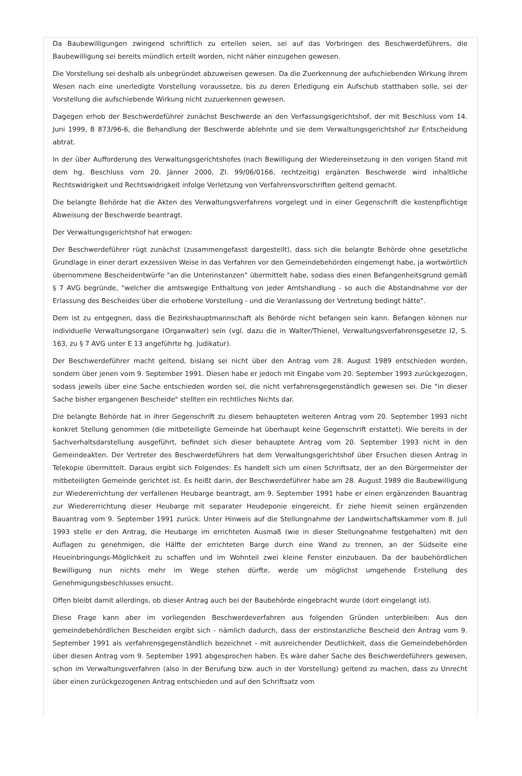Da Baubewilligungen zwingend schriftlich zu erteilen seien, sei auf das Vorbringen des Beschwerdeführers, die Baubewilligung sei bereits mündlich erteilt worden, nicht näher einzugehen gewesen.
Die Vorstellung sei deshalb als unbegründet abzuweisen gewesen. Da die Zuerkennung der aufschiebenden Wirkung ihrem Wesen nach eine unerledigte Vorstellung voraussetze, bis zu deren Erledigung ein Aufschub statthaben solle, sei der Vorstellung die aufschiebende Wirkung nicht zuzuerkennen gewesen.
Dagegen erhob der Beschwerdeführer zunächst Beschwerde an den Verfassungsgerichtshof, der mit Beschluss vom 14. Juni 1999, B 873/96-6, die Behandlung der Beschwerde ablehnte und sie dem Verwaltungsgerichtshof zur Entscheidung abtrat.
In der über Aufforderung des Verwaltungsgerichtshofes (nach Bewilligung der Wiedereinsetzung in den vorigen Stand mit dem hg. Beschluss vom 20. Jänner 2000, Zl. 99/06/0166, rechtzeitig) ergänzten Beschwerde wird inhaltliche Rechtswidrigkeit und Rechtswidrigkeit infolge Verletzung von Verfahrensvorschriften geltend gemacht.
Die belangte Behörde hat die Akten des Verwaltungsverfahrens vorgelegt und in einer Gegenschrift die kostenpflichtige Abweisung der Beschwerde beantragt.
Der Verwaltungsgerichtshof hat erwogen:
Der Beschwerdeführer rügt zunächst (zusammengefasst dargestellt), dass sich die belangte Behörde ohne gesetzliche Grundlage in einer derart exzessiven Weise in das Verfahren vor den Gemeindebehörden eingemengt habe, ja wortwörtlich übernommene Bescheidentwürfe "an die Unterinstanzen" übermittelt habe, sodass dies einen Befangenheitsgrund gemäß § 7 AVG begründe, "welcher die amtswegige Enthaltung von jeder Amtshandlung - so auch die Abstandnahme vor der Erlassung des Bescheides über die erhobene Vorstellung - und die Veranlassung der Vertretung bedingt hätte".
Dem ist zu entgegnen, dass die Bezirkshauptmannschaft als Behörde nicht befangen sein kann. Befangen können nur individuelle Verwaltungsorgane (Organwalter) sein (vgl. dazu die in Walter/Thienel, Verwaltungsverfahrensgesetze I2, S. 163, zu § 7 AVG unter E 13 angeführte hg. Judikatur).
Der Beschwerdeführer macht geltend, bislang sei nicht über den Antrag vom 28. August 1989 entschieden worden, sondern über jenen vom 9. September 1991. Diesen habe er jedoch mit Eingabe vom 20. September 1993 zurückgezogen, sodass jeweils über eine Sache entschieden worden sei, die nicht verfahrensgegenständlich gewesen sei. Die "in dieser Sache bisher ergangenen Bescheide" stellten ein rechtliches Nichts dar.
Die belangte Behörde hat in ihrer Gegenschrift zu diesem behaupteten weiteren Antrag vom 20. September 1993 nicht konkret Stellung genommen (die mitbeteiligte Gemeinde hat überhaupt keine Gegenschrift erstattet). Wie bereits in der Sachverhaltsdarstellung ausgeführt, befindet sich dieser behauptete Antrag vom 20. September 1993 nicht in den Gemeindeakten. Der Vertreter des Beschwerdeführers hat dem Verwaltungsgerichtshof über Ersuchen diesen Antrag in Telekopie übermittelt. Daraus ergibt sich Folgendes: Es handelt sich um einen Schriftsatz, der an den Bürgermeister der mitbeteiligten Gemeinde gerichtet ist. Es heißt darin, der Beschwerdeführer habe am 28. August 1989 die Baubewilligung zur Wiedererrichtung der verfallenen Heubarge beantragt, am 9. September 1991 habe er einen ergänzenden Bauantrag zur Wiedererrichtung dieser Heubarge mit separater Heudeponie eingereicht. Er ziehe hiemit seinen ergänzenden Bauantrag vom 9. September 1991 zurück. Unter Hinweis auf die Stellungnahme der Landwirtschaftskammer vom 8. Juli 1993 stelle er den Antrag, die Heubarge im errichteten Ausmaß (wie in dieser Stellungnahme festgehalten) mit den Auflagen zu genehmigen, die Hälfte der errichteten Barge durch eine Wand zu trennen, an der Südseite eine Heueinbringungs-Möglichkeit zu schaffen und im Wohnteil zwei kleine Fenster einzubauen. Da der baubehördlichen Bewilligung nun nichts mehr im Wege stehen dürfte, werde um möglichst umgehende Erstellung des Genehmigungsbeschlusses ersucht.
Offen bleibt damit allerdings, ob dieser Antrag auch bei der Baubehörde eingebracht wurde (dort eingelangt ist).
Diese Frage kann aber im vorliegenden Beschwerdeverfahren aus folgenden Gründen unterbleiben: Aus den gemeindebehördlichen Bescheiden ergibt sich - nämlich dadurch, dass der erstinstanzliche Bescheid den Antrag vom 9. September 1991 als verfahrensgegenständlich bezeichnet - mit ausreichender Deutlichkeit, dass die Gemeindebehörden über diesen Antrag vom 9. September 1991 abgesprochen haben. Es wäre daher Sache des Beschwerdeführers gewesen, schon im Verwaltungsverfahren (also in der Berufung bzw. auch in der Vorstellung) geltend zu machen, dass zu Unrecht über einen zurückgezogenen Antrag entschieden und auf den Schriftsatz vom